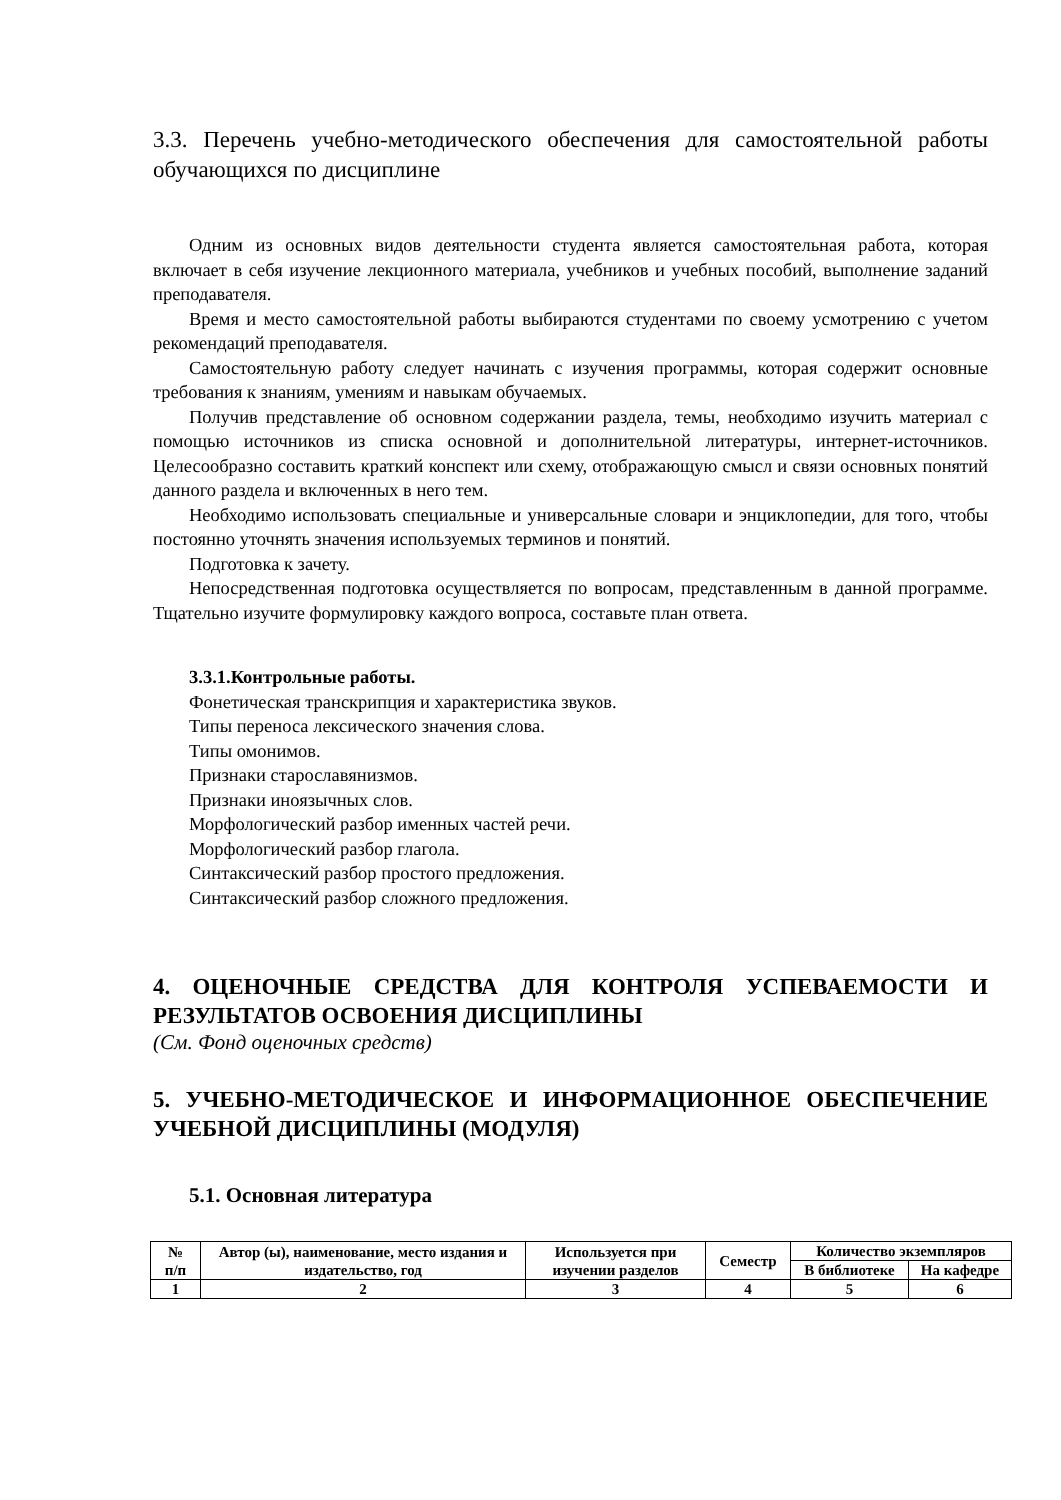3.3. Перечень учебно-методического обеспечения для самостоятельной работы обучающихся по дисциплине
Одним из основных видов деятельности студента является самостоятельная работа, которая включает в себя изучение лекционного материала, учебников и учебных пособий, выполнение заданий преподавателя.
Время и место самостоятельной работы выбираются студентами по своему усмотрению с учетом рекомендаций преподавателя.
Самостоятельную работу следует начинать с изучения программы, которая содержит основные требования к знаниям, умениям и навыкам обучаемых.
Получив представление об основном содержании раздела, темы, необходимо изучить материал с помощью источников из списка основной и дополнительной литературы, интернет-источников. Целесообразно составить краткий конспект или схему, отображающую смысл и связи основных понятий данного раздела и включенных в него тем.
Необходимо использовать специальные и универсальные словари и энциклопедии, для того, чтобы постоянно уточнять значения используемых терминов и понятий.
Подготовка к зачету.
Непосредственная подготовка осуществляется по вопросам, представленным в данной программе. Тщательно изучите формулировку каждого вопроса, составьте план ответа.
3.3.1.Контрольные работы.
Фонетическая транскрипция и характеристика звуков.
Типы переноса лексического значения слова.
Типы омонимов.
Признаки старославянизмов.
Признаки иноязычных слов.
Морфологический разбор именных частей речи.
Морфологический разбор глагола.
Синтаксический разбор простого предложения.
Синтаксический разбор сложного предложения.
4. ОЦЕНОЧНЫЕ СРЕДСТВА ДЛЯ КОНТРОЛЯ УСПЕВАЕМОСТИ И РЕЗУЛЬТАТОВ ОСВОЕНИЯ ДИСЦИПЛИНЫ
(См. Фонд оценочных средств)
5. УЧЕБНО-МЕТОДИЧЕСКОЕ И ИНФОРМАЦИОННОЕ ОБЕСПЕЧЕНИЕ УЧЕБНОЙ ДИСЦИПЛИНЫ (МОДУЛЯ)
5.1. Основная литература
| № п/п | Автор (ы), наименование, место издания и издательство, год | Используется при изучении разделов | Семестр | Количество экземпляров | |
| --- | --- | --- | --- | --- | --- |
| | | | | В библиотеке | На кафедре |
| 1 | 2 | 3 | 4 | 5 | 6 |